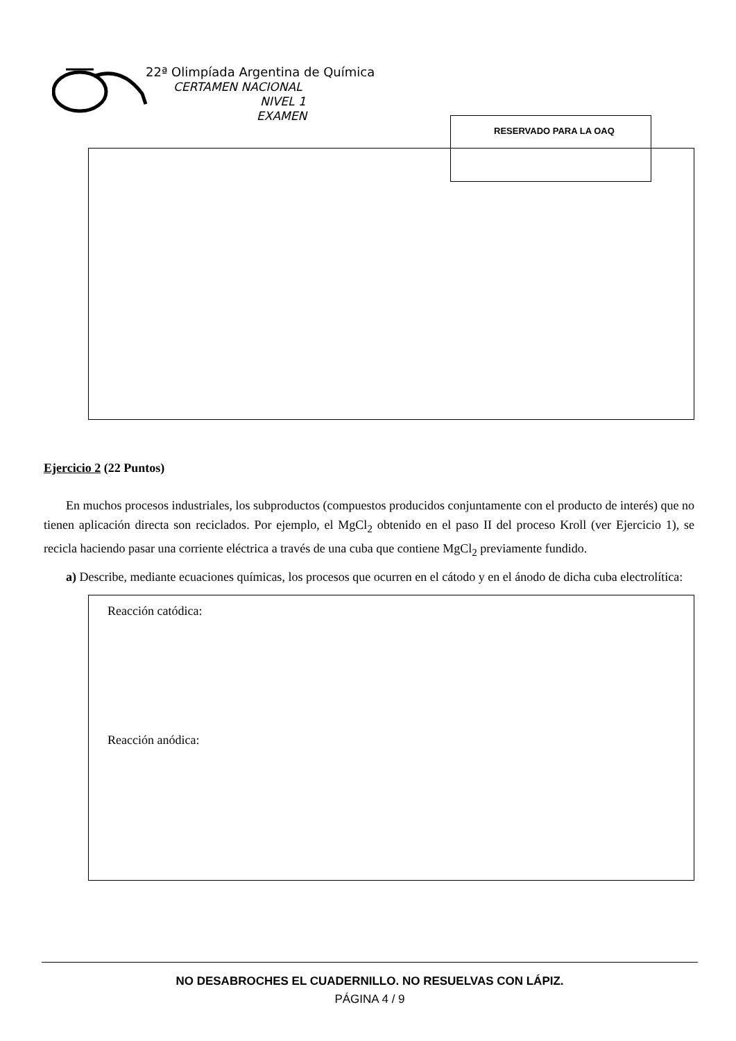22ª Olimpíada Argentina de Química
CERTAMEN NACIONAL
NIVEL 1
EXAMEN
RESERVADO PARA LA OAQ
Ejercicio 2 (22 Puntos)
En muchos procesos industriales, los subproductos (compuestos producidos conjuntamente con el producto de interés) que no tienen aplicación directa son reciclados. Por ejemplo, el MgCl<sub>2</sub> obtenido en el paso II del proceso Kroll (ver Ejercicio 1), se recicla haciendo pasar una corriente eléctrica a través de una cuba que contiene MgCl<sub>2</sub> previamente fundido.
a) Describe, mediante ecuaciones químicas, los procesos que ocurren en el cátodo y en el ánodo de dicha cuba electrolítica:
Reacción catódica:
Reacción anódica:
NO DESABROCHES EL CUADERNILLO. NO RESUELVAS CON LÁPIZ.
PÁGINA 4 / 9